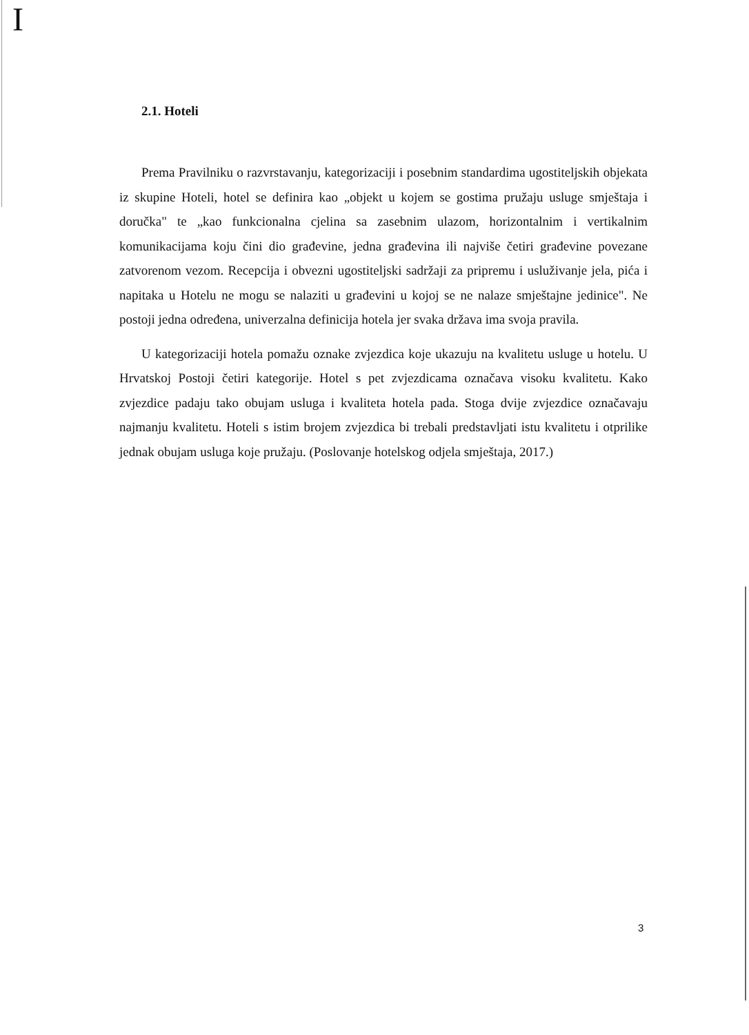I
2.1. Hoteli
Prema Pravilniku o razvrstavanju, kategorizaciji i posebnim standardima ugostiteljskih objekata iz skupine Hoteli, hotel se definira kao „objekt u kojem se gostima pružaju usluge smještaja i doručka" te „kao funkcionalna cjelina sa zasebnim ulazom, horizontalnim i vertikalnim komunikacijama koju čini dio građevine, jedna građevina ili najviše četiri građevine povezane zatvorenom vezom. Recepcija i obvezni ugostiteljski sadržaji za pripremu i usluživanje jela, pića i napitaka u Hotelu ne mogu se nalaziti u građevini u kojoj se ne nalaze smještajne jedinice". Ne postoji jedna određena, univerzalna definicija hotela jer svaka država ima svoja pravila.
U kategorizaciji hotela pomažu oznake zvjezdica koje ukazuju na kvalitetu usluge u hotelu. U Hrvatskoj Postoji četiri kategorije. Hotel s pet zvjezdicama označava visoku kvalitetu. Kako zvjezdice padaju tako obujam usluga i kvaliteta hotela pada. Stoga dvije zvjezdice označavaju najmanju kvalitetu. Hoteli s istim brojem zvjezdica bi trebali predstavljati istu kvalitetu i otprilike jednak obujam usluga koje pružaju. (Poslovanje hotelskog odjela smještaja, 2017.)
3